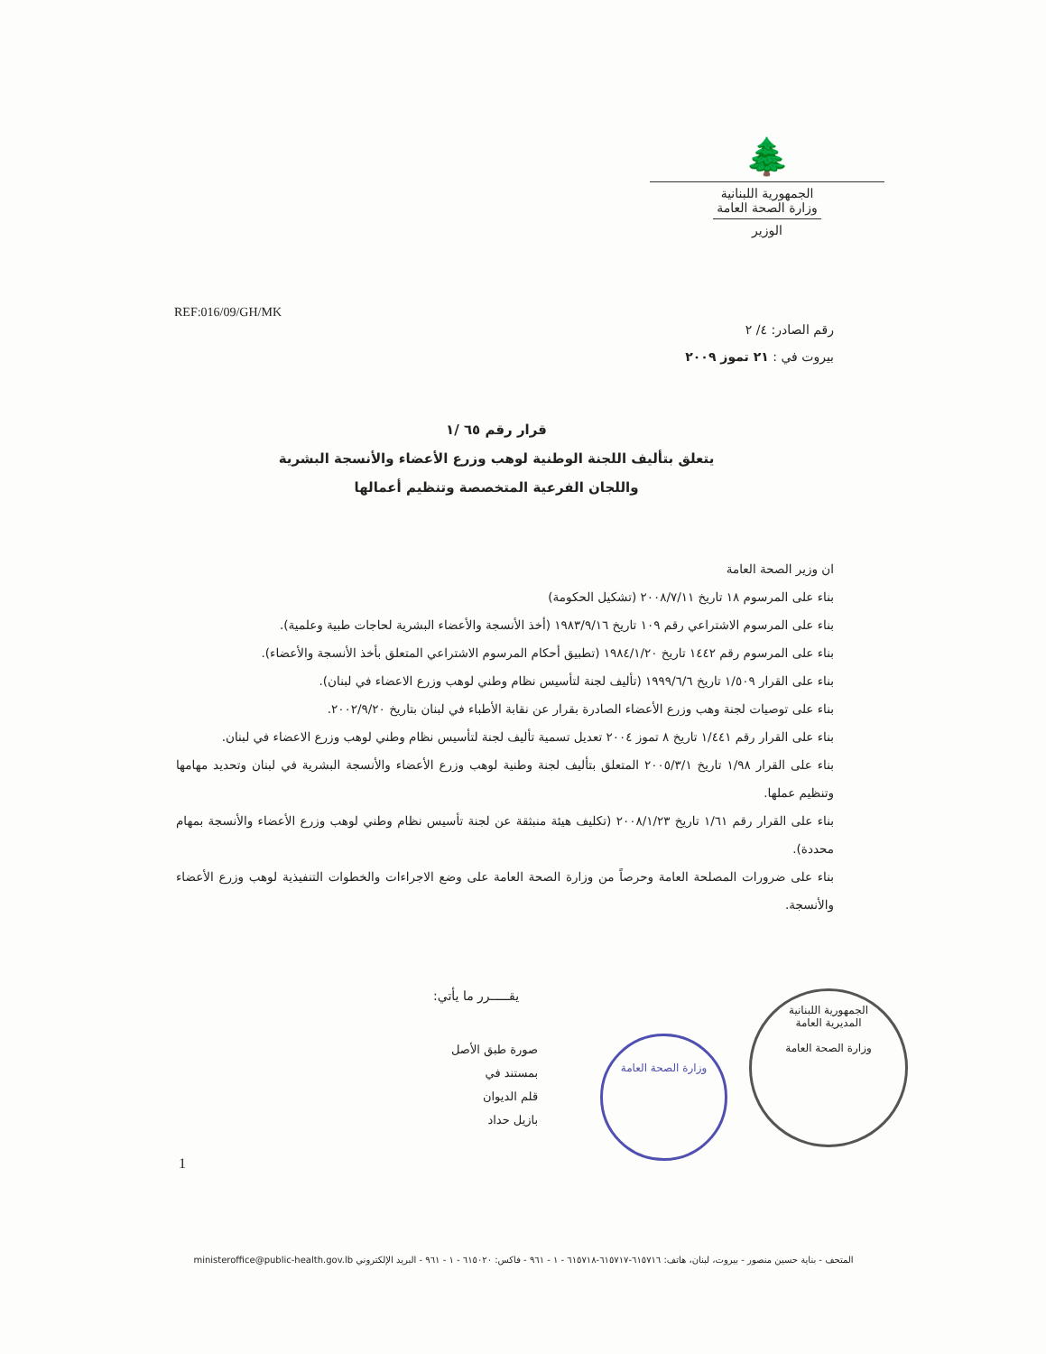🌲
الجمهورية اللبنانية
وزارة الصحة العامة
الوزير
REF:016/09/GH/MK
رقم الصادر: ٤/ ٢
بيروت في : ٢١ تموز ٢٠٠٩
قرار رقم ٦٥ /١
يتعلق بتأليف اللجنة الوطنية لوهب وزرع الأعضاء والأنسجة البشرية
واللجان الفرعية المتخصصة وتنظيم أعمالها
ان وزير الصحة العامة
بناء على المرسوم ١٨ تاريخ ٢٠٠٨/٧/١١ (تشكيل الحكومة)
بناء على المرسوم الاشتراعي رقم ١٠٩ تاريخ ١٩٨٣/٩/١٦ (أخذ الأنسجة والأعضاء البشرية لحاجات طبية وعلمية).
بناء على المرسوم رقم ١٤٤٢ تاريخ ١٩٨٤/١/٢٠ (تطبيق أحكام المرسوم الاشتراعي المتعلق بأخذ الأنسجة والأعضاء).
بناء على القرار ١/٥٠٩ تاريخ ١٩٩٩/٦/٦ (تأليف لجنة لتأسيس نظام وطني لوهب وزرع الاعضاء في لبنان).
بناء على توصيات لجنة وهب وزرع الأعضاء الصادرة بقرار عن نقابة الأطباء في لبنان بتاريخ ٢٠٠٢/٩/٢٠.
بناء على القرار رقم ١/٤٤١ تاريخ ٨ تموز ٢٠٠٤ تعديل تسمية تأليف لجنة لتأسيس نظام وطني لوهب وزرع الاعضاء في لبنان.
بناء على القرار ١/٩٨ تاريخ ٢٠٠٥/٣/١ المتعلق بتأليف لجنة وطنية لوهب وزرع الأعضاء والأنسجة البشرية في لبنان وتحديد مهامها وتنظيم عملها.
بناء على القرار رقم ١/٦١ تاريخ ٢٠٠٨/١/٢٣ (تكليف هيئة منبثقة عن لجنة تأسيس نظام وطني لوهب وزرع الأعضاء والأنسجة بمهام محددة).
بناء على ضرورات المصلحة العامة وحرصاً من وزارة الصحة العامة على وضع الاجراءات والخطوات التنفيذية لوهب وزرع الأعضاء والأنسجة.
يقـــــرر ما يأتي:
صورة طبق الأصل
بمستند في
قلم الديوان
بازيل حداد
وزارة الصحة العامة
الجمهورية اللبنانية
المديرية العامة
وزارة الصحة العامة
1
المتحف - بناية حسين منصور - بيروت، لبنان، هاتف: ٦١٥٧١٦-٦١٥٧١٧-٦١٥٧١٨ - ١ - ٩٦١ - فاكس: ٦١٥٠٢٠ - ١ - ٩٦١ - البريد الإلكتروني ministeroffice@public-health.gov.lb